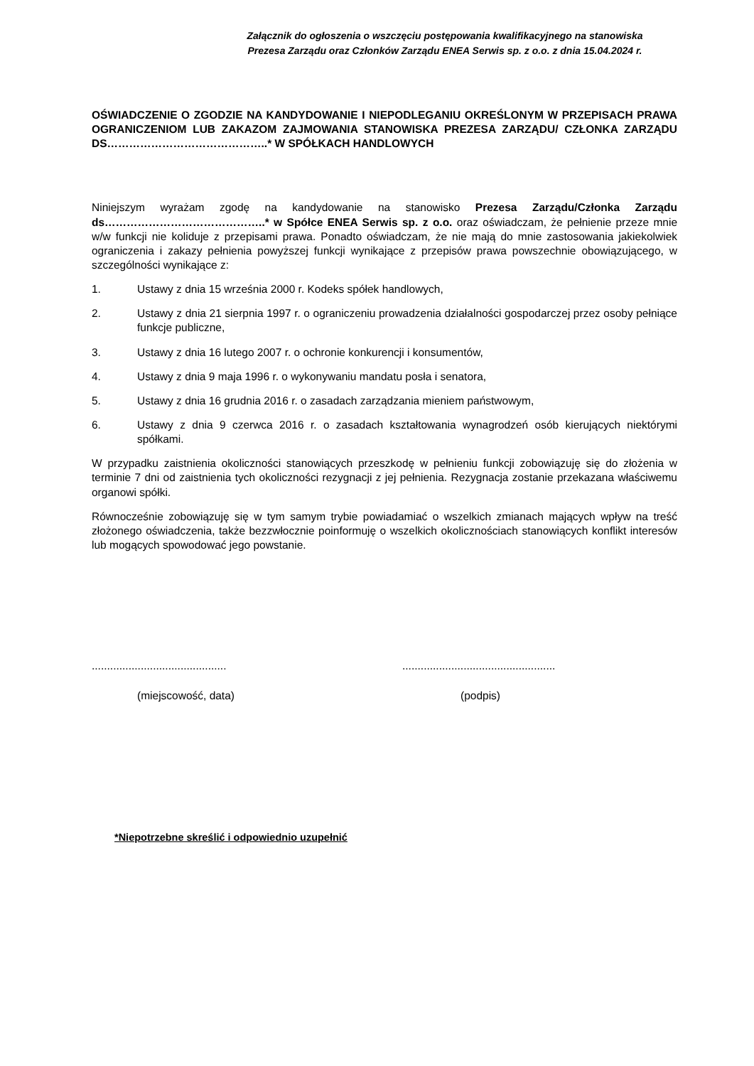Załącznik do ogłoszenia o wszczęciu postępowania kwalifikacyjnego na stanowiska
Prezesa Zarządu oraz Członków Zarządu ENEA Serwis sp. z o.o. z dnia 15.04.2024 r.
OŚWIADCZENIE O ZGODZIE NA KANDYDOWANIE I NIEPODLEGANIU OKREŚLONYM W PRZEPISACH PRAWA OGRANICZENIOM LUB ZAKAZOM ZAJMOWANIA STANOWISKA PREZESA ZARZĄDU/ CZŁONKA ZARZĄDU DS……………………………………..* W SPÓŁKACH HANDLOWYCH
Niniejszym wyrażam zgodę na kandydowanie na stanowisko Prezesa Zarządu/Członka Zarządu ds……………………………………..* w Spółce ENEA Serwis sp. z o.o. oraz oświadczam, że pełnienie przeze mnie w/w funkcji nie koliduje z przepisami prawa. Ponadto oświadczam, że nie mają do mnie zastosowania jakiekolwiek ograniczenia i zakazy pełnienia powyższej funkcji wynikające z przepisów prawa powszechnie obowiązującego, w szczególności wynikające z:
1. Ustawy z dnia 15 września 2000 r. Kodeks spółek handlowych,
2. Ustawy z dnia 21 sierpnia 1997 r. o ograniczeniu prowadzenia działalności gospodarczej przez osoby pełniące funkcje publiczne,
3. Ustawy z dnia 16 lutego 2007 r. o ochronie konkurencji i konsumentów,
4. Ustawy z dnia 9 maja 1996 r. o wykonywaniu mandatu posła i senatora,
5. Ustawy z dnia 16 grudnia 2016 r. o zasadach zarządzania mieniem państwowym,
6. Ustawy z dnia 9 czerwca 2016 r. o zasadach kształtowania wynagrodzeń osób kierujących niektórymi spółkami.
W przypadku zaistnienia okoliczności stanowiących przeszkodę w pełnieniu funkcji zobowiązuję się do złożenia w terminie 7 dni od zaistnienia tych okoliczności rezygnacji z jej pełnienia. Rezygnacja zostanie przekazana właściwemu organowi spółki.
Równocześnie zobowiązuję się w tym samym trybie powiadamiać o wszelkich zmianach mających wpływ na treść złożonego oświadczenia, także bezzwłocznie poinformuję o wszelkich okolicznościach stanowiących konflikt interesów lub mogących spowodować jego powstanie.
............................................
..................................................
(miejscowość, data) (podpis)
*Niepotrzebne skreślić i odpowiednio uzupełnić